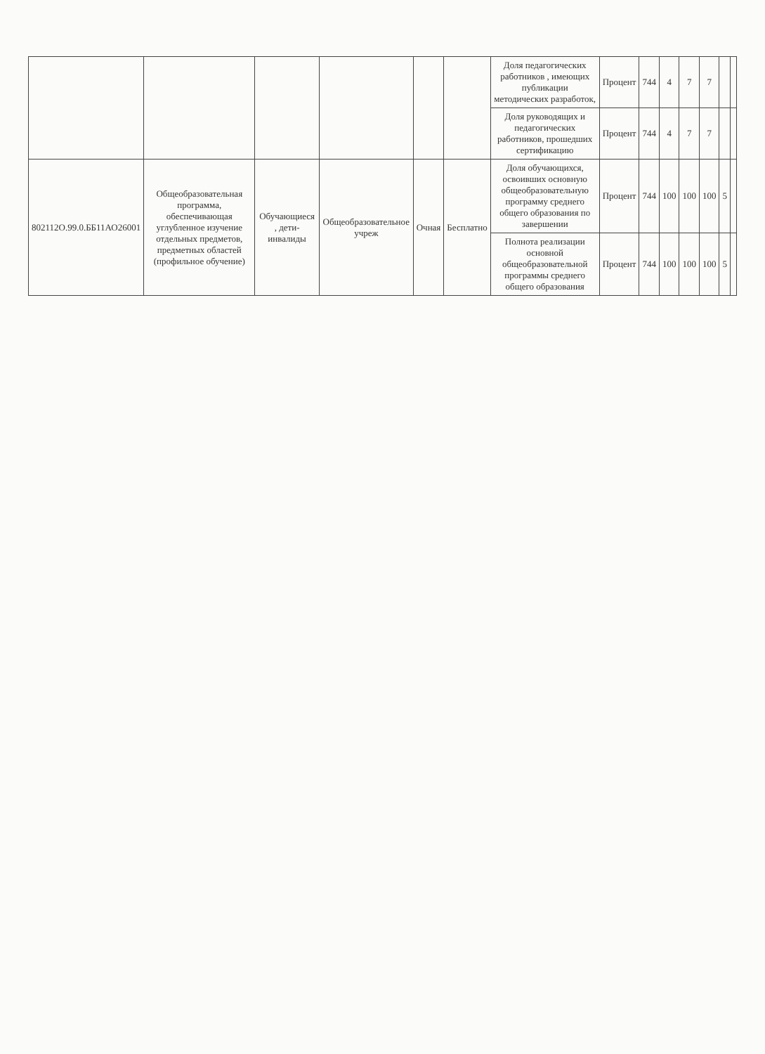| | | | | | | Доля педагогических работников , имеющих публикации методических разработок, | Процент | 744 | 4 | 7 | 7 | | |
| | | | | | | Доля руководящих и педагогических работников, прошедших сертификацию | Процент | 744 | 4 | 7 | 7 | | |
| 802112О.99.0.ББ11АО26001 | Общеобразовательная программа, обеспечивающая углубленное изучение отдельных предметов, предметных областей (профильное обучение) | Обучающиеся , дети-инвалиды | Общеобразовательное учреж | Очная | Бесплатно | Доля обучающихся, освоивших основную общеобразовательную программу среднего общего образования по завершении | Процент | 744 | 100 | 100 | 100 | 5 | |
| | | | | | | Полнота реализации основной общеобразовательной программы среднего общего образования | Процент | 744 | 100 | 100 | 100 | 5 | |